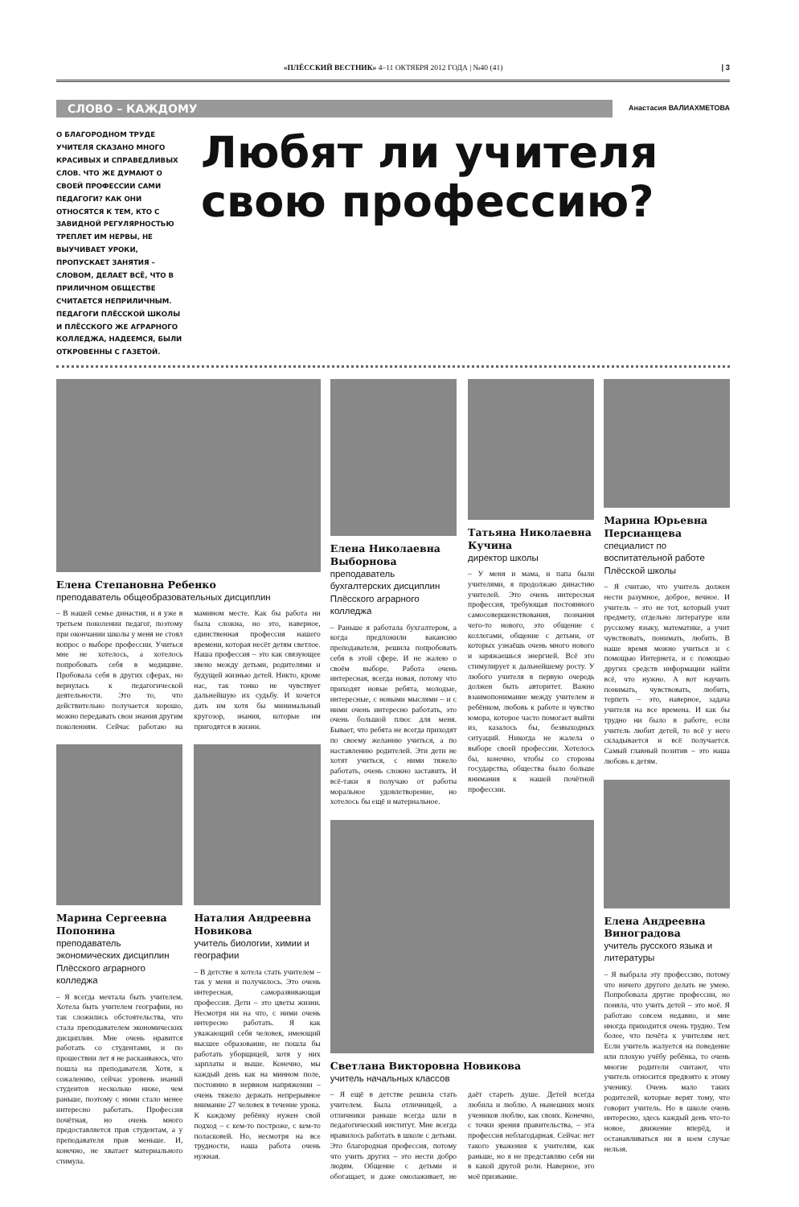«ПЛЁССКИЙ ВЕСТНИК» 4–11 ОКТЯБРЯ 2012 ГОДА | №40 (41) | 3
СЛОВО – КАЖДОМУ
Анастасия ВАЛИАХМЕТОВА
О БЛАГОРОДНОМ ТРУДЕ УЧИТЕЛЯ СКАЗАНО МНОГО КРАСИВЫХ И СПРАВЕДЛИВЫХ СЛОВ. ЧТО ЖЕ ДУМАЮТ О СВОЕЙ ПРОФЕССИИ САМИ ПЕДАГОГИ? КАК ОНИ ОТНОСЯТСЯ К ТЕМ, КТО С ЗАВИДНОЙ РЕГУЛЯРНОСТЬЮ ТРЕПЛЕТ ИМ НЕРВЫ, НЕ ВЫУЧИВАЕТ УРОКИ, ПРОПУСКАЕТ ЗАНЯТИЯ – СЛОВОМ, ДЕЛАЕТ ВСЁ, ЧТО В ПРИЛИЧНОМ ОБЩЕСТВЕ СЧИТАЕТСЯ НЕПРИЛИЧНЫМ. ПЕДАГОГИ ПЛЁССКОЙ ШКОЛЫ И ПЛЁССКОГО ЖЕ АГРАРНОГО КОЛЛЕДЖА, НАДЕЕМСЯ, БЫЛИ ОТКРОВЕННЫ С ГАЗЕТОЙ.
Любят ли учителя свою профессию?
Елена Степановна Ребенко
преподаватель общеобразовательных дисциплин
– В нашей семье династия, и я уже в третьем поколении педагог, поэтому при окончании школы у меня не стоял вопрос о выборе профессии. Учиться мне не хотелось, а хотелось попробовать себя в медицине. Пробовала себя в других сферах, но вернулась к педагогической деятельности. Это то, что действительно получается хорошо, можно передавать свои знания другим поколениям. Сейчас работаю на мамином месте. Как бы работа ни была сложна, но это, наверное, единственная профессия нашего времени, которая несёт детям светлое. Наша профессия – это как связующее звено между детьми, родителями и будущей жизнью детей. Никто, кроме нас, так тонко не чувствует дальнейшую их судьбу. И хочется дать им хотя бы минимальный кругозор, знания, которые им пригодятся в жизни.
Марина Сергеевна Попонина
преподаватель экономических дисциплин Плёсского аграрного колледжа
– Я всегда мечтала быть учителем. Хотела быть учителем географии, но так сложились обстоятельства, что стала преподавателем экономических дисциплин. Мне очень нравится работать со студентами, и по прошествии лет я не раскаиваюсь, что пошла на преподавателя. Хотя, к сожалению, сейчас уровень знаний студентов несколько ниже, чем раньше, поэтому с ними стало менее интересно работать. Профессия почётная, но очень много предоставляется прав студентам, а у преподавателя прав меньше. И, конечно, не хватает материального стимула.
Наталия Андреевна Новикова
учитель биологии, химии и географии
– В детстве я хотела стать учителем – так у меня и получилось. Это очень интересная, саморазвивающая профессия. Дети – это цветы жизни. Несмотря ни на что, с ними очень интересно работать. Я как уважающий себя человек, имеющий высшее образование, не пошла бы работать уборщицей, хотя у них зарплаты и выше. Конечно, мы каждый день как на минном поле, постоянно в нервном напряжении – очень тяжело держать непрерывное внимание 27 человек в течение урока. К каждому ребёнку нужен свой подход – с кем-то построже, с кем-то поласковей. Но, несмотря на все трудности, наша работа очень нужная.
Елена Николаевна Выборнова
преподаватель бухгалтерских дисциплин Плёсского аграрного колледжа
– Раньше я работала бухгалтером, а когда предложили вакансию преподавателя, решила попробовать себя в этой сфере. И не жалею о своём выборе. Работа очень интересная, всегда новая, потому что приходят новые ребята, молодые, интересные, с новыми мыслями – и с ними очень интересно работать, это очень большой плюс для меня. Бывает, что ребята не всегда приходят по своему желанию учиться, а по наставлению родителей. Эти дети не хотят учиться, с ними тяжело работать, очень сложно заставить. И всё-таки я получаю от работы моральное удовлетворение, но хотелось бы ещё и материальное.
Татьяна Николаевна Кучина
директор школы
– У меня и мама, и папа были учителями, я продолжаю династию учителей. Это очень интересная профессия, требующая постоянного самосовершенствования, познания чего-то нового, это общение с коллегами, общение с детьми, от которых узнаёшь очень много нового и заряжаешься энергией. Всё это стимулирует к дальнейшему росту. У любого учителя в первую очередь должен быть авторитет. Важно взаимопонимание между учителем и ребёнком, любовь к работе и чувство юмора, которое часто помогает выйти из, казалось бы, безвыходных ситуаций. Никогда не жалела о выборе своей профессии. Хотелось бы, конечно, чтобы со стороны государства, общества было больше внимания к нашей почётной профессии.
Светлана Викторовна Новикова
учитель начальных классов
– Я ещё в детстве решила стать учителем. Была отличницей, а отличники раньше всегда шли в педагогический институт. Мне всегда нравилось работать в школе с детьми. Это благородная профессия, потому что учить других – это нести добро людям. Общение с детьми и обогащает, и даже омолаживает, не даёт стареть душе. Детей всегда любила и люблю. А нынешних моих учеников люблю, как своих. Конечно, с точки зрения правительства, – эта профессия неблагодарная. Сейчас нет такого уважения к учителям, как раньше, но я не представляю себя ни в какой другой роли. Наверное, это моё призвание.
Марина Юрьевна Персианцева
специалист по воспитательной работе Плёсской школы
– Я считаю, что учитель должен нести разумное, доброе, вечное. И учитель – это не тот, который учит предмету, отдельно литературе или русскому языку, математике, а учит чувствовать, понимать, любить. В наше время можно учиться и с помощью Интернета, и с помощью других средств информации найти всё, что нужно. А вот научить понимать, чувствовать, любить, терпеть – это, наверное, задача учителя на все времена. И как бы трудно ни было в работе, если учитель любит детей, то всё у него складывается и всё получается. Самый главный позитив – это наша любовь к детям.
Елена Андреевна Виноградова
учитель русского языка и литературы
– Я выбрала эту профессию, потому что ничего другого делать не умею. Попробовала другие профессии, но поняла, что учить детей – это моё. Я работаю совсем недавно, и мне иногда приходится очень трудно. Тем более, что почёта к учителям нет. Если учитель жалуется на поведение или плохую учёбу ребёнка, то очень многие родители считают, что учитель относится предвзято к этому ученику. Очень мало таких родителей, которые верят тому, что говорит учитель. Но в школе очень интересно, здесь каждый день что-то новое, движение вперёд, и останавливаться ни в коем случае нельзя.